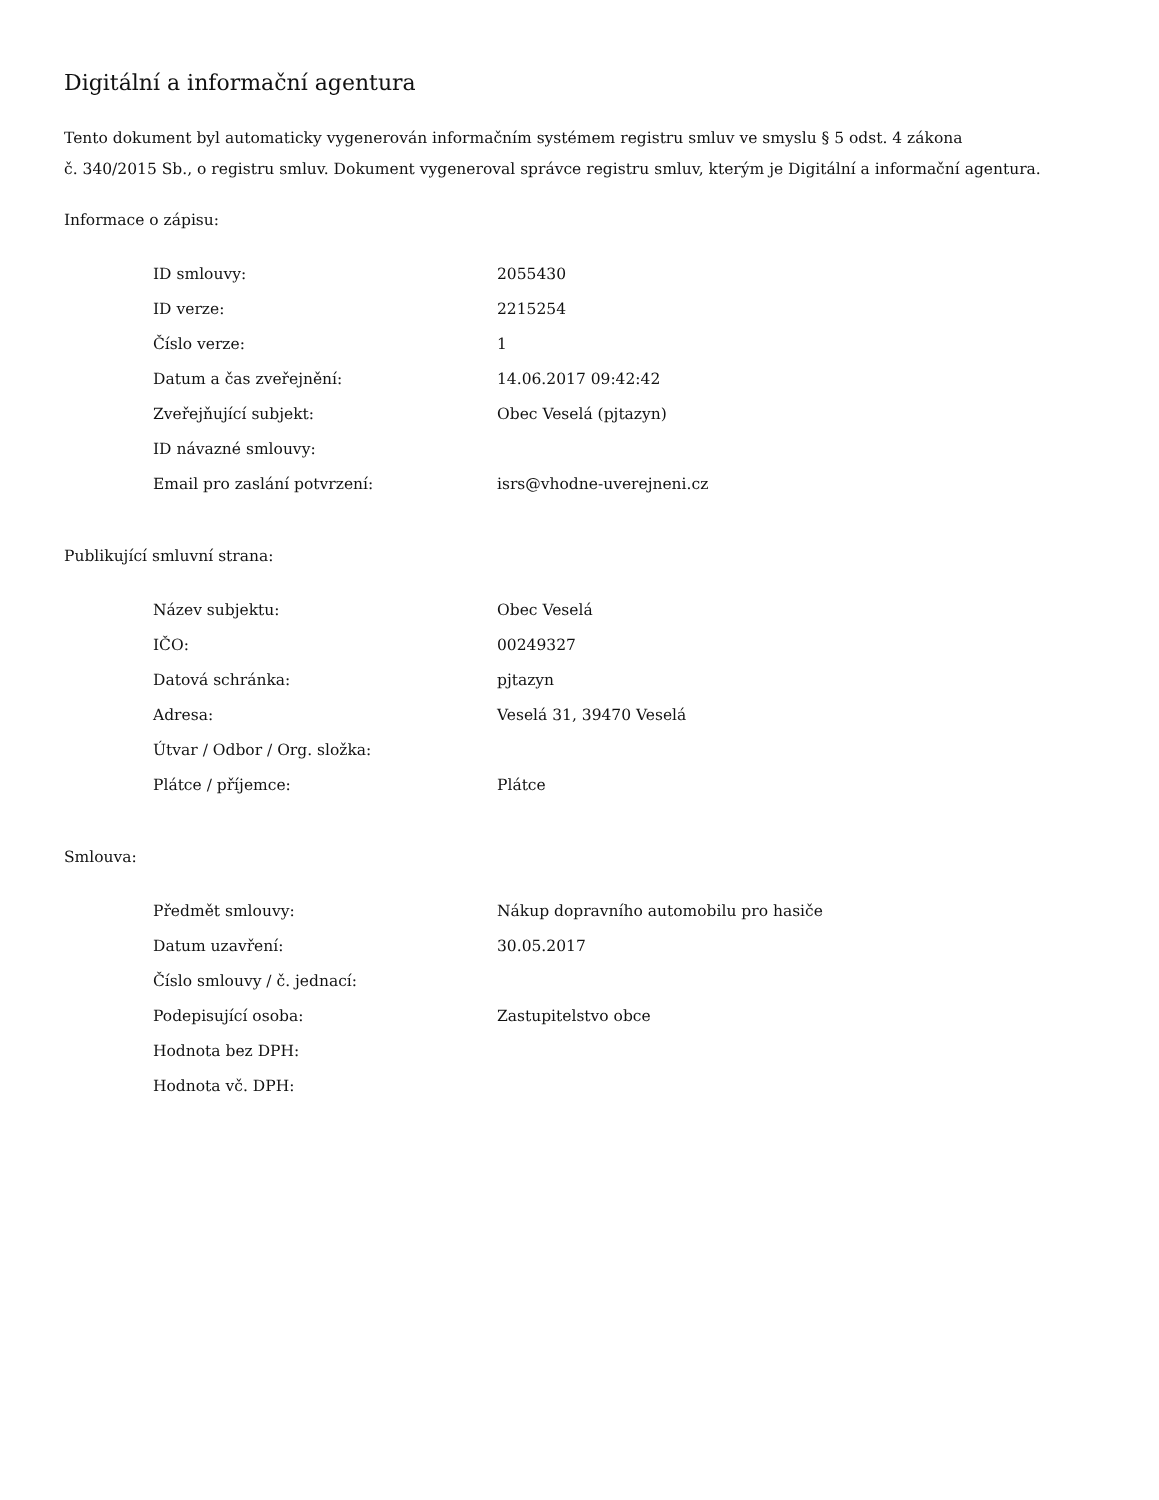Digitální a informační agentura
Tento dokument byl automaticky vygenerován informačním systémem registru smluv ve smyslu § 5 odst. 4 zákona
č. 340/2015 Sb., o registru smluv. Dokument vygeneroval správce registru smluv, kterým je Digitální a informační agentura.
Informace o zápisu:
| ID smlouvy: | 2055430 |
| ID verze: | 2215254 |
| Číslo verze: | 1 |
| Datum a čas zveřejnění: | 14.06.2017 09:42:42 |
| Zveřejňující subjekt: | Obec Veselá (pjtazyn) |
| ID návazné smlouvy: | |
| Email pro zaslání potvrzení: | isrs@vhodne-uverejneni.cz |
Publikující smluvní strana:
| Název subjektu: | Obec Veselá |
| IČO: | 00249327 |
| Datová schránka: | pjtazyn |
| Adresa: | Veselá 31, 39470 Veselá |
| Útvar / Odbor / Org. složka: | |
| Plátce / příjemce: | Plátce |
Smlouva:
| Předmět smlouvy: | Nákup dopravního automobilu pro hasiče |
| Datum uzavření: | 30.05.2017 |
| Číslo smlouvy / č. jednací: | |
| Podepisující osoba: | Zastupitelstvo obce |
| Hodnota bez DPH: | |
| Hodnota vč. DPH: | |